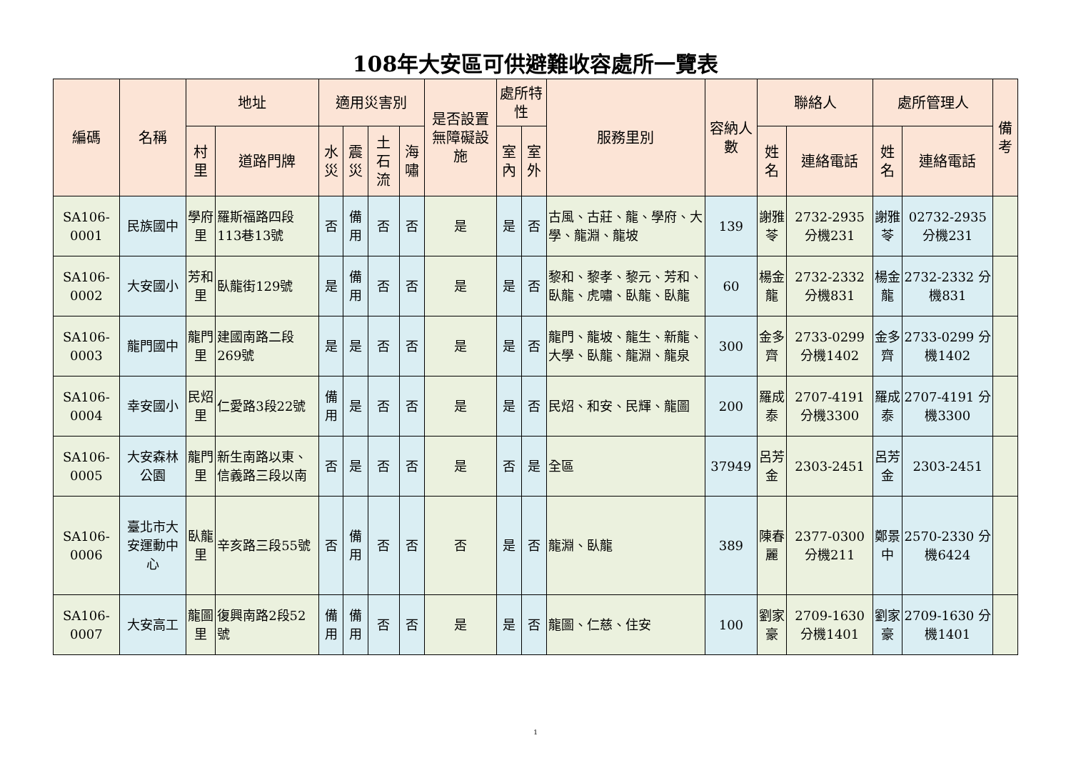108年大安區可供避難收容處所一覽表
| 編碼 | 名稱 | 地址 | | 適用災害別 | | | | 是否設置無障礙設施 | 處所特性 | | 服務里別 | 容納人數 | 聯絡人 | | 處所管理人 | | 備考 |
| --- | --- | --- | --- | --- | --- | --- | --- | --- | --- | --- | --- | --- | --- | --- | --- | --- | --- |
| | | 村里 | 道路門牌 | 水災 | 震災 | 土石流 | 海嘯 | | 室內 | 室外 | | | 姓名 | 連絡電話 | 姓名 | 連絡電話 | |
| SA106-0001 | 民族國中 | 學府里 | 羅斯福路四段113巷13號 | 否 | 備用 | 否 | 否 | 是 | 是 | 否 | 古風、古莊、龍、學府、大學、龍淵、龍坡 | 139 | 謝雅苓 | 2732-2935 分機231 | 謝雅苓 | 02732-2935 分機231 | |
| SA106-0002 | 大安國小 | 芳和里 | 臥龍街129號 | 是 | 備用 | 否 | 否 | 是 | 是 | 否 | 黎和、黎孝、黎元、芳和、臥龍、虎嘯、臥龍、臥龍 | 60 | 楊金龍 | 2732-2332 分機831 | 楊金龍 | 2732-2332 分機831 | |
| SA106-0003 | 龍門國中 | 龍門里 | 建國南路二段269號 | 是 | 是 | 否 | 否 | 是 | 是 | 否 | 龍門、龍坡、龍生、新龍、大學、臥龍、龍淵、龍泉 | 300 | 金多齊 | 2733-0299 分機1402 | 金多齊 | 2733-0299 分機1402 | |
| SA106-0004 | 幸安國小 | 民炤里 | 仁愛路3段22號 | 備用 | 是 | 否 | 否 | 是 | 是 | 否 | 民炤、和安、民輝、龍圖 | 200 | 羅成泰 | 2707-4191 分機3300 | 羅成泰 | 2707-4191 分機3300 | |
| SA106-0005 | 大安森林公園 | 龍門里 | 新生南路以東、信義路三段以南 | 否 | 是 | 否 | 否 | 是 | 否 | 是 | 全區 | 37949 | 呂芳金 | 2303-2451 | 呂芳金 | 2303-2451 | |
| SA106-0006 | 臺北市大安運動中心 | 臥龍里 | 辛亥路三段55號 | 否 | 備用 | 否 | 否 | 否 | 是 | 否 | 龍淵、臥龍 | 389 | 陳春麗 | 2377-0300 分機211 | 鄭景中 | 2570-2330 分機6424 | |
| SA106-0007 | 大安高工 | 龍圖里 | 復興南路2段52號 | 備用 | 備用 | 否 | 否 | 是 | 是 | 否 | 龍圖、仁慈、住安 | 100 | 劉家豪 | 2709-1630 分機1401 | 劉家豪 | 2709-1630 分機1401 | |
1